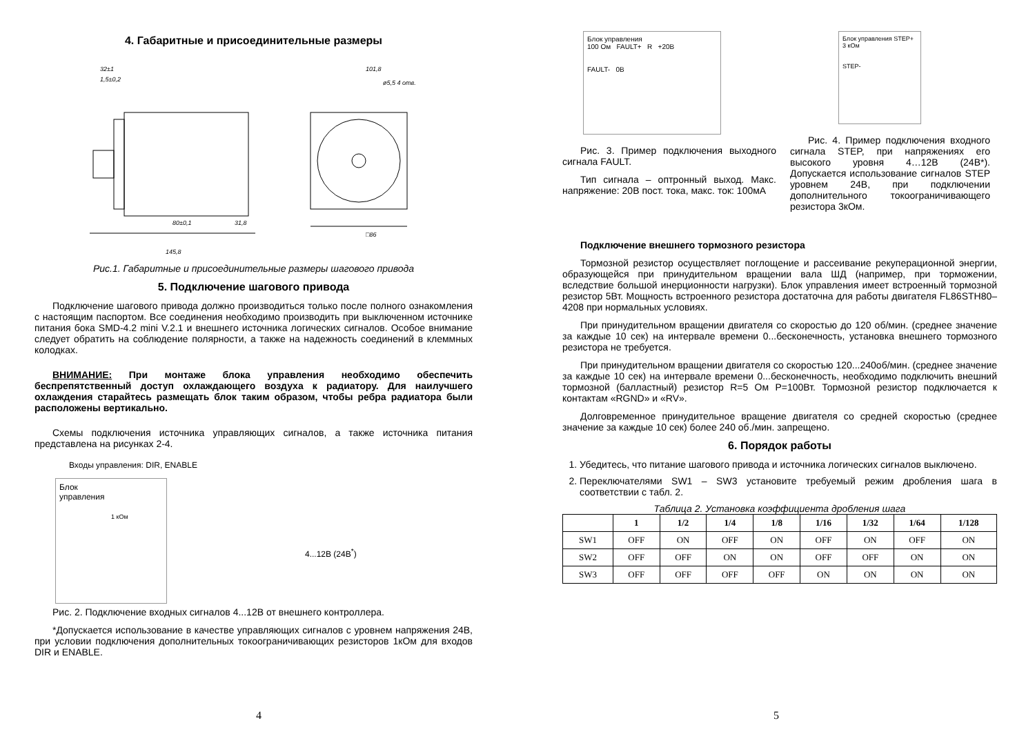4. Габаритные и присоединительные размеры
32±1
1,5±0,2
101,8
145,8
□86
80±0,1
31,8
ø5,5 4 отв.
Рис.1. Габаритные и присоединительные размеры шагового привода
5. Подключение шагового привода
Подключение шагового привода должно производиться только после полного ознакомления с настоящим паспортом. Все соединения необходимо производить при выключенном источнике питания бока SMD-4.2 mini V.2.1 и внешнего источника логических сигналов. Особое внимание следует обратить на соблюдение полярности, а также на надежность соединений в клеммных колодках.
ВНИМАНИЕ: При монтаже блока управления необходимо обеспечить беспрепятственный доступ охлаждающего воздуха к радиатору. Для наилучшего охлаждения старайтесь размещать блок таким образом, чтобы ребра радиатора были расположены вертикально.
Схемы подключения источника управляющих сигналов, а также источника питания представлена на рисунках 2-4.
Входы управления: DIR, ENABLE
Блок
управления
1 кОм
4...12В (24В<sup>*</sup>)
Рис. 2. Подключение входных сигналов 4...12В от внешнего контроллера.
*Допускается использование в качестве управляющих сигналов с уровнем напряжения 24В, при условии подключения дополнительных токоограничивающих резисторов 1кОм для входов DIR и ENABLE.
4
Блок управления
100 Ом FAULT+ R +20В
FAULT- 0В
Рис. 3. Пример подключения выходного сигнала FAULT.
Тип сигнала – оптронный выход. Макс. напряжение: 20В пост. тока, макс. ток: 100мА
Блок управления STEP+
3 кОм
STEP-
Рис. 4. Пример подключения входного сигнала STEP, при напряжениях его высокого уровня 4…12В (24В*). Допускается использование сигналов STEP уровнем 24В, при подключении дополнительного токоограничивающего резистора 3кОм.
Подключение внешнего тормозного резистора
Тормозной резистор осуществляет поглощение и рассеивание рекуперационной энергии, образующейся при принудительном вращении вала ШД (например, при торможении, вследствие большой инерционности нагрузки). Блок управления имеет встроенный тормозной резистор 5Вт. Мощность встроенного резистора достаточна для работы двигателя FL86STH80–4208 при нормальных условиях.
При принудительном вращении двигателя со скоростью до 120 об/мин. (среднее значение за каждые 10 сек) на интервале времени 0...бесконечность, установка внешнего тормозного резистора не требуется.
При принудительном вращении двигателя со скоростью 120...240об/мин. (среднее значение за каждые 10 сек) на интервале времени 0...бесконечность, необходимо подключить внешний тормозной (балластный) резистор R=5 Ом P=100Вт. Тормозной резистор подключается к контактам «RGND» и «RV».
Долговременное принудительное вращение двигателя со средней скоростью (среднее значение за каждые 10 сек) более 240 об./мин. запрещено.
6. Порядок работы
1. Убедитесь, что питание шагового привода и источника логических сигналов выключено.
2. Переключателями SW1 – SW3 установите требуемый режим дробления шага в соответствии с табл. 2.
Таблица 2. Установка коэффициента дробления шага
| | 1 | 1/2 | 1/4 | 1/8 | 1/16 | 1/32 | 1/64 | 1/128 |
| --- | --- | --- | --- | --- | --- | --- | --- | --- |
| SW1 | OFF | ON | OFF | ON | OFF | ON | OFF | ON |
| SW2 | OFF | OFF | ON | ON | OFF | OFF | ON | ON |
| SW3 | OFF | OFF | OFF | OFF | ON | ON | ON | ON |
5